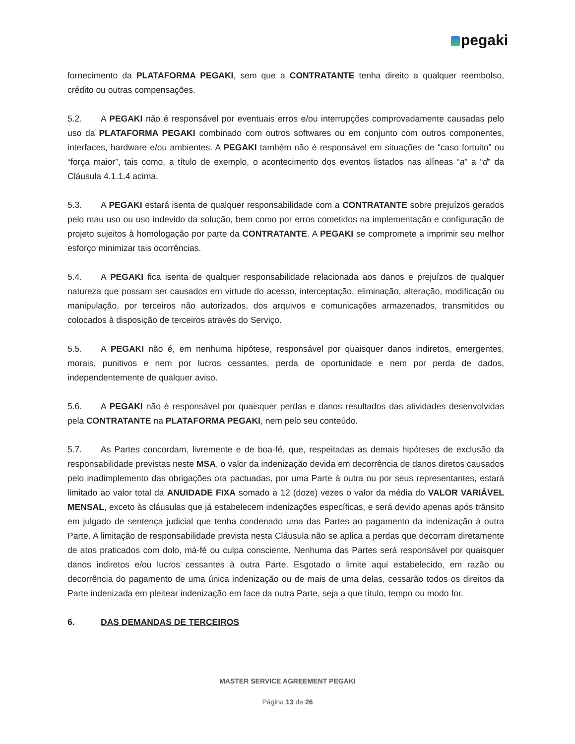pegaki
fornecimento da PLATAFORMA PEGAKI, sem que a CONTRATANTE tenha direito a qualquer reembolso, crédito ou outras compensações.
5.2. A PEGAKI não é responsável por eventuais erros e/ou interrupções comprovadamente causadas pelo uso da PLATAFORMA PEGAKI combinado com outros softwares ou em conjunto com outros componentes, interfaces, hardware e/ou ambientes. A PEGAKI também não é responsável em situações de “caso fortuito” ou “força maior”, tais como, a título de exemplo, o acontecimento dos eventos listados nas alíneas “a” a “d” da Cláusula 4.1.1.4 acima.
5.3. A PEGAKI estará isenta de qualquer responsabilidade com a CONTRATANTE sobre prejuízos gerados pelo mau uso ou uso indevido da solução, bem como por erros cometidos na implementação e configuração de projeto sujeitos à homologação por parte da CONTRATANTE. A PEGAKI se compromete a imprimir seu melhor esforço minimizar tais ocorrências.
5.4. A PEGAKI fica isenta de qualquer responsabilidade relacionada aos danos e prejuízos de qualquer natureza que possam ser causados em virtude do acesso, interceptação, eliminação, alteração, modificação ou manipulação, por terceiros não autorizados, dos arquivos e comunicações armazenados, transmitidos ou colocados à disposição de terceiros através do Serviço.
5.5. A PEGAKI não é, em nenhuma hipótese, responsável por quaisquer danos indiretos, emergentes, morais, punitivos e nem por lucros cessantes, perda de oportunidade e nem por perda de dados, independentemente de qualquer aviso.
5.6. A PEGAKI não é responsável por quaisquer perdas e danos resultados das atividades desenvolvidas pela CONTRATANTE na PLATAFORMA PEGAKI, nem pelo seu conteúdo.
5.7. As Partes concordam, livremente e de boa-fé, que, respeitadas as demais hipóteses de exclusão da responsabilidade previstas neste MSA, o valor da indenização devida em decorrência de danos diretos causados pelo inadimplemento das obrigações ora pactuadas, por uma Parte à outra ou por seus representantes, estará limitado ao valor total da ANUIDADE FIXA somado a 12 (doze) vezes o valor da média do VALOR VARIÁVEL MENSAL, exceto às cláusulas que já estabelecem indenizações específicas, e será devido apenas após trânsito em julgado de sentença judicial que tenha condenado uma das Partes ao pagamento da indenização à outra Parte. A limitação de responsabilidade prevista nesta Cláusula não se aplica a perdas que decorram diretamente de atos praticados com dolo, má-fé ou culpa consciente. Nenhuma das Partes será responsável por quaisquer danos indiretos e/ou lucros cessantes à outra Parte. Esgotado o limite aqui estabelecido, em razão ou decorrência do pagamento de uma única indenização ou de mais de uma delas, cessarão todos os direitos da Parte indenizada em pleitear indenização em face da outra Parte, seja a que título, tempo ou modo for.
6. DAS DEMANDAS DE TERCEIROS
MASTER SERVICE AGREEMENT PEGAKI
Página 13 de 26